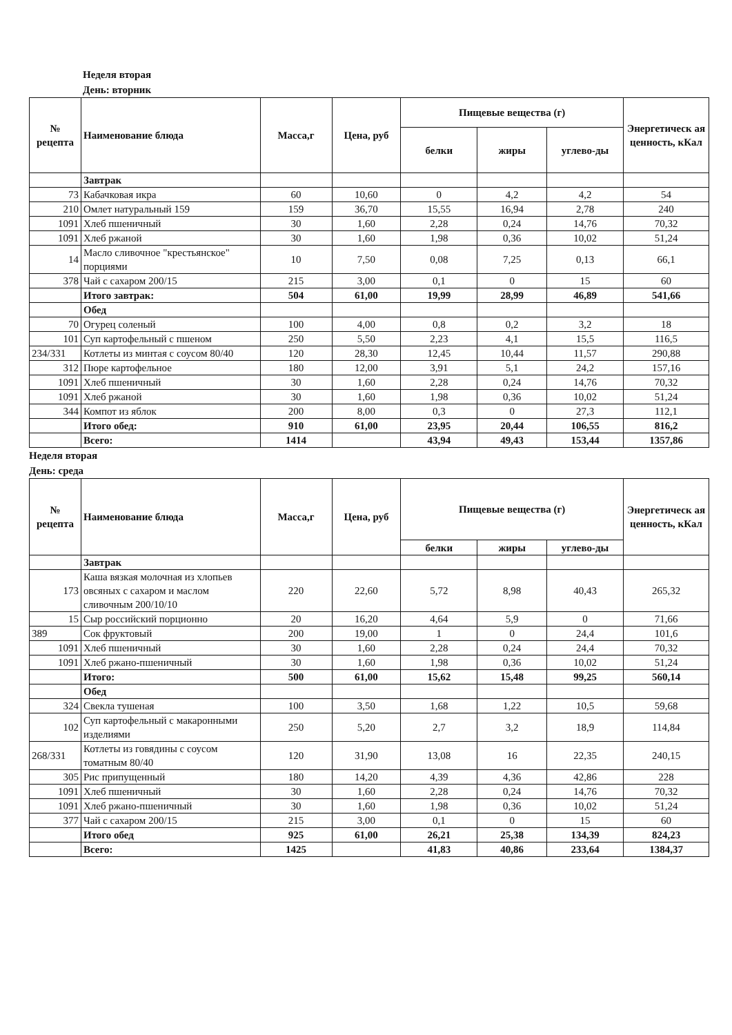Неделя вторая
День: вторник
| № рецепта | Наименование блюда | Масса,г | Цена, руб | Пищевые вещества (г) | | | Энергетическ ая ценность, кКал |
| --- | --- | --- | --- | --- | --- | --- | --- |
| | | | | белки | жиры | углево-ды | |
| | Завтрак | | | | | | |
| 73 | Кабачковая икра | 60 | 10,60 | 0 | 4,2 | 4,2 | 54 |
| 210 | Омлет натуральный 159 | 159 | 36,70 | 15,55 | 16,94 | 2,78 | 240 |
| 1091 | Хлеб пшеничный | 30 | 1,60 | 2,28 | 0,24 | 14,76 | 70,32 |
| 1091 | Хлеб ржаной | 30 | 1,60 | 1,98 | 0,36 | 10,02 | 51,24 |
| 14 | Масло сливочное "крестьянское" порциями | 10 | 7,50 | 0,08 | 7,25 | 0,13 | 66,1 |
| 378 | Чай с сахаром 200/15 | 215 | 3,00 | 0,1 | 0 | 15 | 60 |
| | Итого завтрак: | 504 | 61,00 | 19,99 | 28,99 | 46,89 | 541,66 |
| | Обед | | | | | | |
| 70 | Огурец соленый | 100 | 4,00 | 0,8 | 0,2 | 3,2 | 18 |
| 101 | Суп картофельный с пшеном | 250 | 5,50 | 2,23 | 4,1 | 15,5 | 116,5 |
| 234/331 | Котлеты из минтая с соусом 80/40 | 120 | 28,30 | 12,45 | 10,44 | 11,57 | 290,88 |
| 312 | Пюре картофельное | 180 | 12,00 | 3,91 | 5,1 | 24,2 | 157,16 |
| 1091 | Хлеб пшеничный | 30 | 1,60 | 2,28 | 0,24 | 14,76 | 70,32 |
| 1091 | Хлеб ржаной | 30 | 1,60 | 1,98 | 0,36 | 10,02 | 51,24 |
| 344 | Компот из яблок | 200 | 8,00 | 0,3 | 0 | 27,3 | 112,1 |
| | Итого обед: | 910 | 61,00 | 23,95 | 20,44 | 106,55 | 816,2 |
| | Всего: | 1414 | | 43,94 | 49,43 | 153,44 | 1357,86 |
Неделя вторая
День: среда
| № рецепта | Наименование блюда | Масса,г | Цена, руб | Пищевые вещества (г) | | | Энергетическ ая ценность, кКал |
| --- | --- | --- | --- | --- | --- | --- | --- |
| | | | | белки | жиры | углево-ды | |
| | Завтрак | | | | | | |
| 173 | Каша вязкая молочная из хлопьев овсяных с сахаром и маслом сливочным 200/10/10 | 220 | 22,60 | 5,72 | 8,98 | 40,43 | 265,32 |
| 15 | Сыр российский порционно | 20 | 16,20 | 4,64 | 5,9 | 0 | 71,66 |
| 389 | Сок фруктовый | 200 | 19,00 | 1 | 0 | 24,4 | 101,6 |
| 1091 | Хлеб пшеничный | 30 | 1,60 | 2,28 | 0,24 | 24,4 | 70,32 |
| 1091 | Хлеб ржано-пшеничный | 30 | 1,60 | 1,98 | 0,36 | 10,02 | 51,24 |
| | Итого: | 500 | 61,00 | 15,62 | 15,48 | 99,25 | 560,14 |
| | Обед | | | | | | |
| 324 | Свекла тушеная | 100 | 3,50 | 1,68 | 1,22 | 10,5 | 59,68 |
| 102 | Суп картофельный с макаронными изделиями | 250 | 5,20 | 2,7 | 3,2 | 18,9 | 114,84 |
| 268/331 | Котлеты из говядины с соусом томатным 80/40 | 120 | 31,90 | 13,08 | 16 | 22,35 | 240,15 |
| 305 | Рис припущенный | 180 | 14,20 | 4,39 | 4,36 | 42,86 | 228 |
| 1091 | Хлеб пшеничный | 30 | 1,60 | 2,28 | 0,24 | 14,76 | 70,32 |
| 1091 | Хлеб ржано-пшеничный | 30 | 1,60 | 1,98 | 0,36 | 10,02 | 51,24 |
| 377 | Чай с сахаром 200/15 | 215 | 3,00 | 0,1 | 0 | 15 | 60 |
| | Итого обед | 925 | 61,00 | 26,21 | 25,38 | 134,39 | 824,23 |
| | Всего: | 1425 | | 41,83 | 40,86 | 233,64 | 1384,37 |